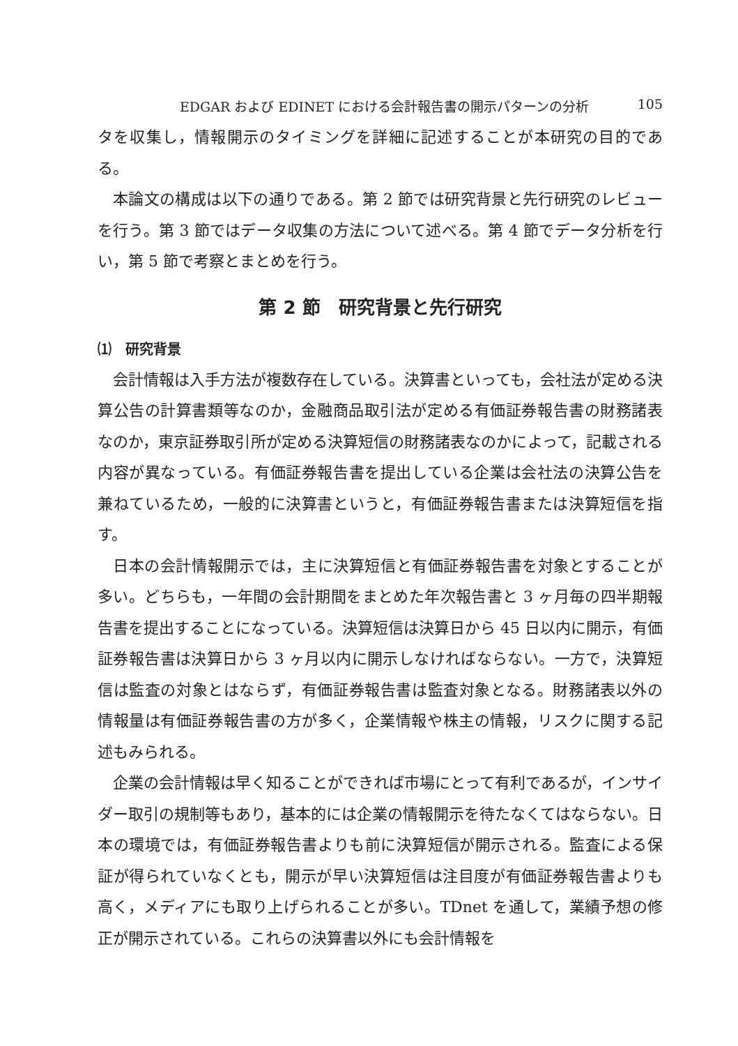EDGAR および EDINET における会計報告書の開示パターンの分析 105
タを収集し，情報開示のタイミングを詳細に記述することが本研究の目的である。
本論文の構成は以下の通りである。第 2 節では研究背景と先行研究のレビューを行う。第 3 節ではデータ収集の方法について述べる。第 4 節でデータ分析を行い，第 5 節で考察とまとめを行う。
第 2 節　研究背景と先行研究
⑴　研究背景
会計情報は入手方法が複数存在している。決算書といっても，会社法が定める決算公告の計算書類等なのか，金融商品取引法が定める有価証券報告書の財務諸表なのか，東京証券取引所が定める決算短信の財務諸表なのかによって，記載される内容が異なっている。有価証券報告書を提出している企業は会社法の決算公告を兼ねているため，一般的に決算書というと，有価証券報告書または決算短信を指す。
日本の会計情報開示では，主に決算短信と有価証券報告書を対象とすることが多い。どちらも，一年間の会計期間をまとめた年次報告書と 3 ヶ月毎の四半期報告書を提出することになっている。決算短信は決算日から 45 日以内に開示，有価証券報告書は決算日から 3 ヶ月以内に開示しなければならない。一方で，決算短信は監査の対象とはならず，有価証券報告書は監査対象となる。財務諸表以外の情報量は有価証券報告書の方が多く，企業情報や株主の情報，リスクに関する記述もみられる。
企業の会計情報は早く知ることができれば市場にとって有利であるが，インサイダー取引の規制等もあり，基本的には企業の情報開示を待たなくてはならない。日本の環境では，有価証券報告書よりも前に決算短信が開示される。監査による保証が得られていなくとも，開示が早い決算短信は注目度が有価証券報告書よりも高く，メディアにも取り上げられることが多い。TDnet を通して，業績予想の修正が開示されている。これらの決算書以外にも会計情報を